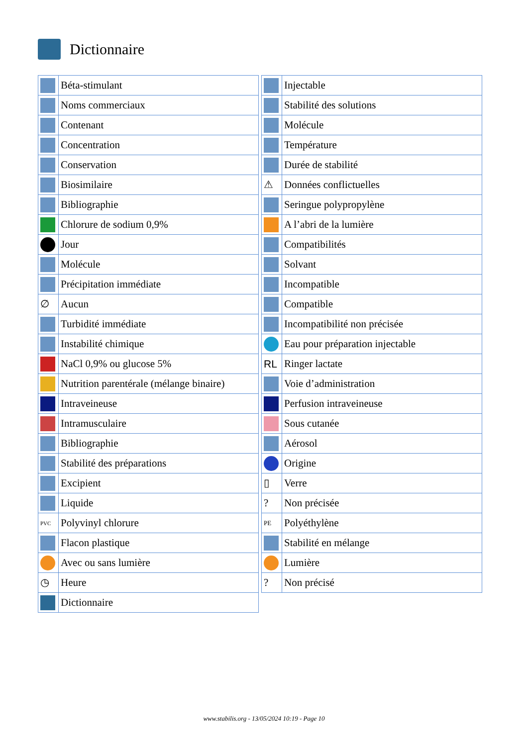Dictionnaire
| | Béta-stimulant |
| | Noms commerciaux |
| | Contenant |
| | Concentration |
| | Conservation |
| | Biosimilaire |
| | Bibliographie |
| | Chlorure de sodium 0,9% |
| | Jour |
| | Molécule |
| | Précipitation immédiate |
| ∅ | Aucun |
| | Turbidité immédiate |
| | Instabilité chimique |
| | NaCl 0,9% ou glucose 5% |
| | Nutrition parentérale (mélange binaire) |
| | Intraveineuse |
| | Intramusculaire |
| | Bibliographie |
| | Stabilité des préparations |
| | Excipient |
| | Liquide |
| PVC | Polyvinyl chlorure |
| | Flacon plastique |
| | Avec ou sans lumière |
| ◷ | Heure |
| | Dictionnaire |
| | Injectable |
| | Stabilité des solutions |
| | Molécule |
| | Température |
| | Durée de stabilité |
| ⚠ | Données conflictuelles |
| | Seringue polypropylène |
| | A l’abri de la lumière |
| | Compatibilités |
| | Solvant |
| | Incompatible |
| | Compatible |
| | Incompatibilité non précisée |
| | Eau pour préparation injectable |
| RL | Ringer lactate |
| | Voie d’administration |
| | Perfusion intraveineuse |
| | Sous cutanée |
| | Aérosol |
| | Origine |
| ▯ | Verre |
| ? | Non précisée |
| PE | Polyéthylène |
| | Stabilité en mélange |
| | Lumière |
| ? | Non précisé |
www.stabilis.org - 13/05/2024 10:19 - Page 10